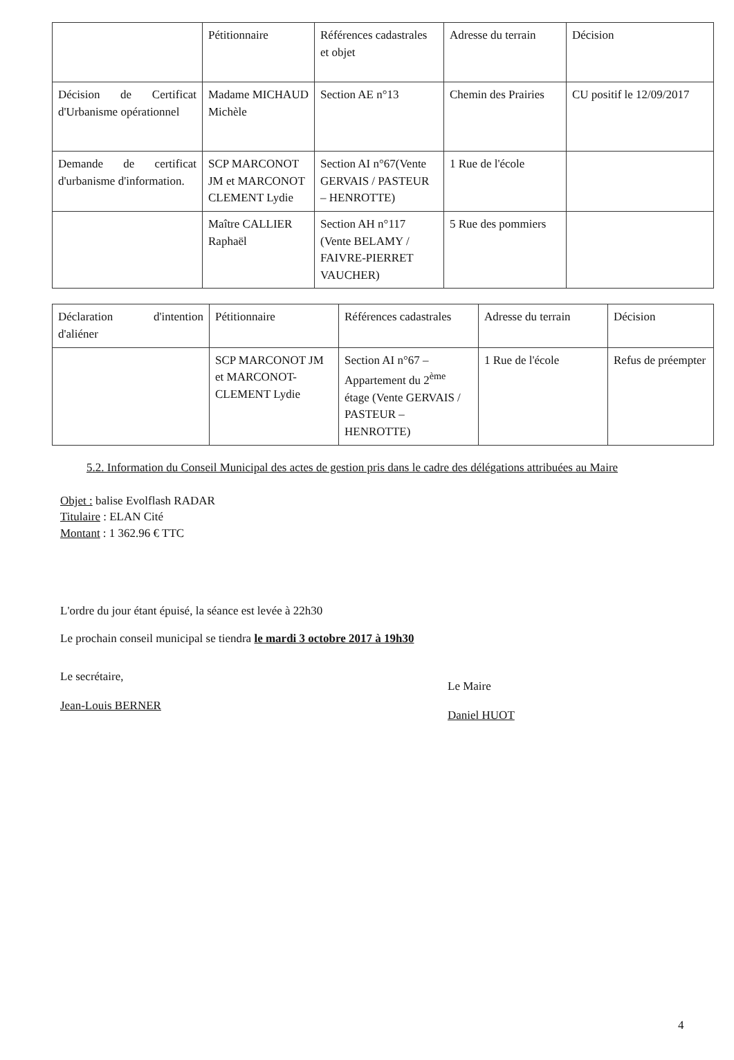| | Pétitionnaire | Références cadastrales et objet | Adresse du terrain | Décision |
| Décision de Certificat d'Urbanisme opérationnel | Madame MICHAUD Michèle | Section AE n°13 | Chemin des Prairies | CU positif le 12/09/2017 |
| Demande de certificat d'urbanisme d'information. | SCP MARCONOT JM et MARCONOT CLEMENT Lydie | Section AI n°67(Vente GERVAIS / PASTEUR – HENROTTE) | 1 Rue de l'école | |
| | Maître CALLIER Raphaël | Section AH n°117 (Vente BELAMY / FAIVRE-PIERRET VAUCHER) | 5 Rue des pommiers | |
| Déclaration d'intention d'aliéner | Pétitionnaire | Références cadastrales | Adresse du terrain | Décision |
| | SCP MARCONOT JM et MARCONOT-CLEMENT Lydie | Section AI n°67 – Appartement du 2<sup>ème</sup> étage (Vente GERVAIS / PASTEUR – HENROTTE) | 1 Rue de l'école | Refus de préempter |
5.2. Information du Conseil Municipal des actes de gestion pris dans le cadre des délégations attribuées au Maire
Objet : balise Evolflash RADAR
Titulaire : ELAN Cité
Montant : 1 362.96 € TTC
L'ordre du jour étant épuisé, la séance est levée à 22h30
Le prochain conseil municipal se tiendra le mardi 3 octobre 2017 à 19h30
Le secrétaire,
Jean-Louis BERNER
Le Maire
Daniel HUOT
4